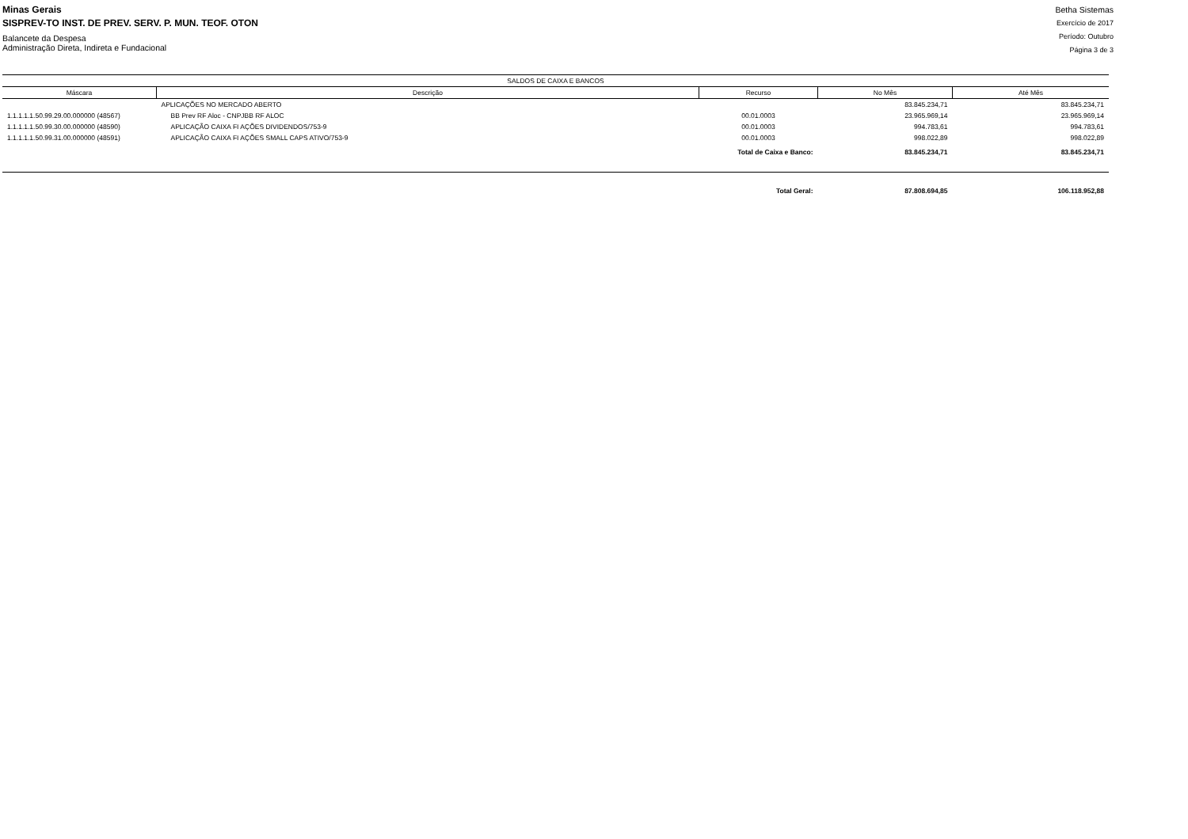Minas Gerais
SISPREV-TO INST. DE PREV. SERV. P. MUN. TEOF. OTON
Balancete da Despesa
Administração Direta, Indireta e Fundacional
Betha Sistemas
Exercício de 2017
Período: Outubro
Página 3 de 3
| SALDOS DE CAIXA E BANCOS | | | | |
| --- | --- | --- | --- | --- |
| Máscara | Descrição | Recurso | No Mês | Até Mês |
| | APLICAÇÕES NO MERCADO ABERTO | | 83.845.234,71 | 83.845.234,71 |
| 1.1.1.1.1.50.99.29.00.000000 (48567) | BB Prev RF Aloc - CNPJBB RF ALOC | 00.01.0003 | 23.965.969,14 | 23.965.969,14 |
| 1.1.1.1.1.50.99.30.00.000000 (48590) | APLICAÇÃO CAIXA FI AÇÕES DIVIDENDOS/753-9 | 00.01.0003 | 994.783,61 | 994.783,61 |
| 1.1.1.1.1.50.99.31.00.000000 (48591) | APLICAÇÃO CAIXA FI AÇÕES SMALL CAPS ATIVO/753-9 | 00.01.0003 | 998.022,89 | 998.022,89 |
| | | Total de Caixa e Banco: | 83.845.234,71 | 83.845.234,71 |
| | | Total Geral: | 87.808.694,85 | 106.118.952,88 |